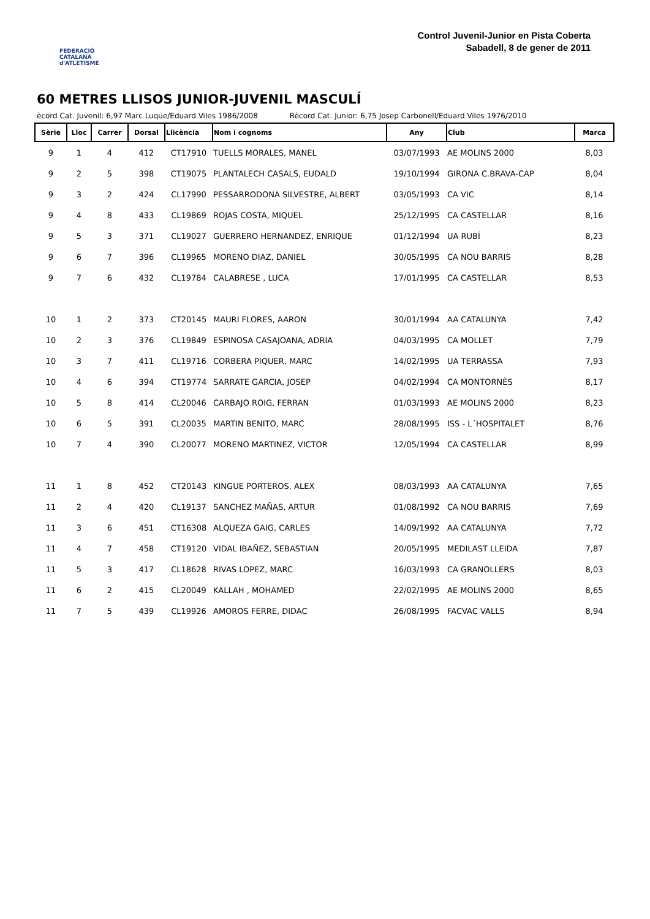FEDERACIÓ CATALANA d'ATLETISME
Control Juvenil-Junior en Pista Coberta
Sabadell, 8 de gener de 2011
60 METRES LLISOS JUNIOR-JUVENIL MASCULÍ
ècord Cat. Juvenil: 6,97 Marc Luque/Eduard Viles 1986/2008 Rècord Cat. Junior: 6,75 Josep Carbonell/Eduard Viles 1976/2010
| Sèrie | Lloc | Carrer | Dorsal | Llicència | Nom i cognoms | Any | Club | Marca |
| --- | --- | --- | --- | --- | --- | --- | --- | --- |
| 9 | 1 | 4 | 412 | CT17910 | TUELLS MORALES, MANEL | 03/07/1993 | AE MOLINS 2000 | 8,03 |
| 9 | 2 | 5 | 398 | CT19075 | PLANTALECH CASALS, EUDALD | 19/10/1994 | GIRONA C.BRAVA-CAP | 8,04 |
| 9 | 3 | 2 | 424 | CL17990 | PESSARRODONA SILVESTRE, ALBERT | 03/05/1993 | CA VIC | 8,14 |
| 9 | 4 | 8 | 433 | CL19869 | ROJAS COSTA, MIQUEL | 25/12/1995 | CA CASTELLAR | 8,16 |
| 9 | 5 | 3 | 371 | CL19027 | GUERRERO HERNANDEZ, ENRIQUE | 01/12/1994 | UA RUBÍ | 8,23 |
| 9 | 6 | 7 | 396 | CL19965 | MORENO DIAZ, DANIEL | 30/05/1995 | CA NOU BARRIS | 8,28 |
| 9 | 7 | 6 | 432 | CL19784 | CALABRESE , LUCA | 17/01/1995 | CA CASTELLAR | 8,53 |
| 10 | 1 | 2 | 373 | CT20145 | MAURI FLORES, AARON | 30/01/1994 | AA CATALUNYA | 7,42 |
| 10 | 2 | 3 | 376 | CL19849 | ESPINOSA CASAJOANA, ADRIA | 04/03/1995 | CA MOLLET | 7,79 |
| 10 | 3 | 7 | 411 | CL19716 | CORBERA PIQUER, MARC | 14/02/1995 | UA TERRASSA | 7,93 |
| 10 | 4 | 6 | 394 | CT19774 | SARRATE GARCIA, JOSEP | 04/02/1994 | CA MONTORNÈS | 8,17 |
| 10 | 5 | 8 | 414 | CL20046 | CARBAJO ROIG, FERRAN | 01/03/1993 | AE MOLINS 2000 | 8,23 |
| 10 | 6 | 5 | 391 | CL20035 | MARTIN BENITO, MARC | 28/08/1995 | ISS - L´HOSPITALET | 8,76 |
| 10 | 7 | 4 | 390 | CL20077 | MORENO MARTINEZ, VICTOR | 12/05/1994 | CA CASTELLAR | 8,99 |
| 11 | 1 | 8 | 452 | CT20143 | KINGUE PORTEROS, ALEX | 08/03/1993 | AA CATALUNYA | 7,65 |
| 11 | 2 | 4 | 420 | CL19137 | SANCHEZ MAÑAS, ARTUR | 01/08/1992 | CA NOU BARRIS | 7,69 |
| 11 | 3 | 6 | 451 | CT16308 | ALQUEZA GAIG, CARLES | 14/09/1992 | AA CATALUNYA | 7,72 |
| 11 | 4 | 7 | 458 | CT19120 | VIDAL IBAÑEZ, SEBASTIAN | 20/05/1995 | MEDILAST LLEIDA | 7,87 |
| 11 | 5 | 3 | 417 | CL18628 | RIVAS LOPEZ, MARC | 16/03/1993 | CA GRANOLLERS | 8,03 |
| 11 | 6 | 2 | 415 | CL20049 | KALLAH , MOHAMED | 22/02/1995 | AE MOLINS 2000 | 8,65 |
| 11 | 7 | 5 | 439 | CL19926 | AMOROS FERRE, DIDAC | 26/08/1995 | FACVAC VALLS | 8,94 |